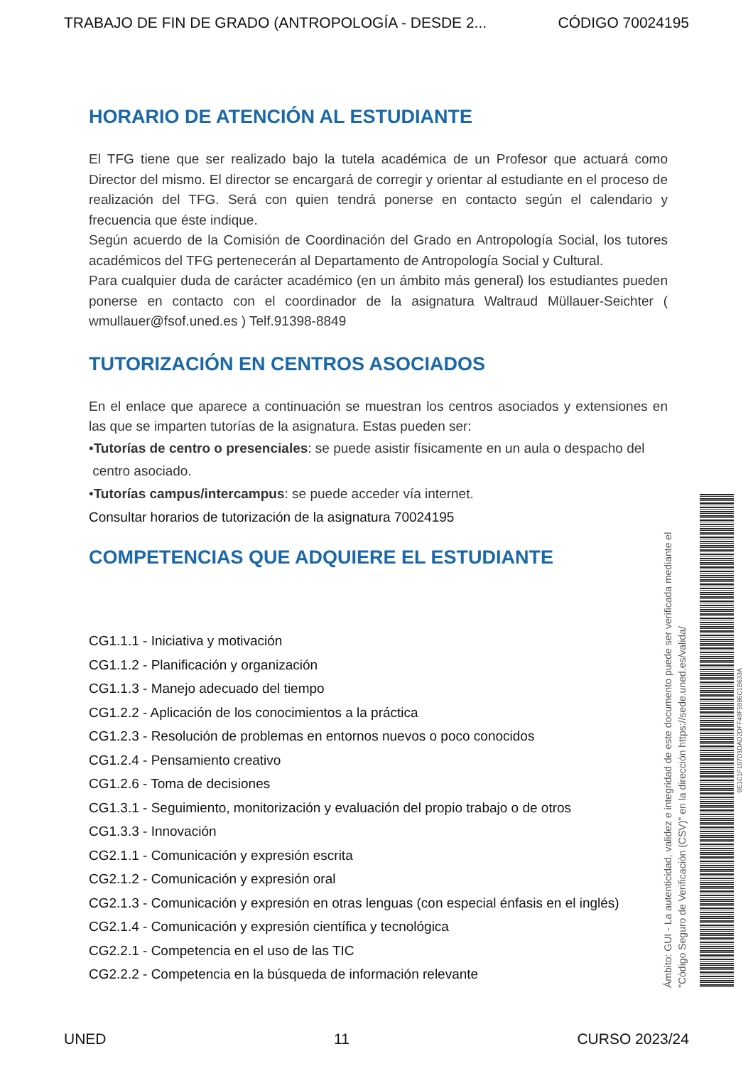TRABAJO DE FIN DE GRADO (ANTROPOLOGÍA - DESDE 2... CÓDIGO 70024195
HORARIO DE ATENCIÓN AL ESTUDIANTE
El TFG tiene que ser realizado bajo la tutela académica de un Profesor que actuará como Director del mismo. El director se encargará de corregir y orientar al estudiante en el proceso de realización del TFG. Será con quien tendrá ponerse en contacto según el calendario y frecuencia que éste indique.
Según acuerdo de la Comisión de Coordinación del Grado en Antropología Social, los tutores académicos del TFG pertenecerán al Departamento de Antropología Social y Cultural.
Para cualquier duda de carácter académico (en un ámbito más general) los estudiantes pueden ponerse en contacto con el coordinador de la asignatura Waltraud Müllauer-Seichter ( wmullauer@fsof.uned.es ) Telf.91398-8849
TUTORIZACIÓN EN CENTROS ASOCIADOS
En el enlace que aparece a continuación se muestran los centros asociados y extensiones en las que se imparten tutorías de la asignatura. Estas pueden ser:
•Tutorías de centro o presenciales: se puede asistir físicamente en un aula o despacho del
centro asociado.
•Tutorías campus/intercampus: se puede acceder vía internet.
Consultar horarios de tutorización de la asignatura 70024195
COMPETENCIAS QUE ADQUIERE EL ESTUDIANTE
CG1.1.1 - Iniciativa y motivación
CG1.1.2 - Planificación y organización
CG1.1.3 - Manejo adecuado del tiempo
CG1.2.2 - Aplicación de los conocimientos a la práctica
CG1.2.3 - Resolución de problemas en entornos nuevos o poco conocidos
CG1.2.4 - Pensamiento creativo
CG1.2.6 - Toma de decisiones
CG1.3.1 - Seguimiento, monitorización y evaluación del propio trabajo o de otros
CG1.3.3 - Innovación
CG2.1.1 - Comunicación y expresión escrita
CG2.1.2 - Comunicación y expresión oral
CG2.1.3 - Comunicación y expresión en otras lenguas (con especial énfasis en el inglés)
CG2.1.4 - Comunicación y expresión científica y tecnológica
CG2.2.1 - Competencia en el uso de las TIC
CG2.2.2 - Competencia en la búsqueda de información relevante
Ámbito: GUI - La autenticidad, validez e integridad de este documento puede ser verificada mediante el "Código Seguro de Verificación (CSV)" en la dirección https://sede.uned.es/valida/
0E1C1F107D1DAD2DFF49F5986C1B633A
UNED 11 CURSO 2023/24